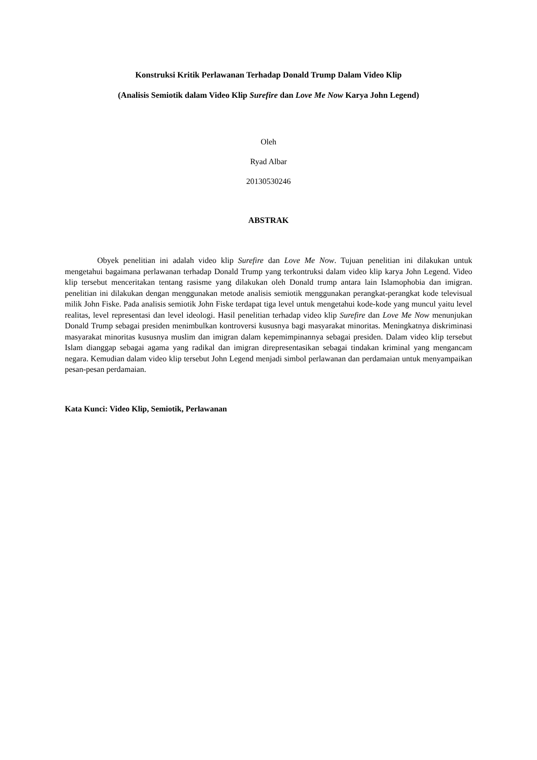Konstruksi Kritik Perlawanan Terhadap Donald Trump Dalam Video Klip
(Analisis Semiotik dalam Video Klip Surefire dan Love Me Now Karya John Legend)
Oleh
Ryad Albar
20130530246
ABSTRAK
Obyek penelitian ini adalah video klip Surefire dan Love Me Now. Tujuan penelitian ini dilakukan untuk mengetahui bagaimana perlawanan terhadap Donald Trump yang terkontruksi dalam video klip karya John Legend. Video klip tersebut menceritakan tentang rasisme yang dilakukan oleh Donald trump antara lain Islamophobia dan imigran. penelitian ini dilakukan dengan menggunakan metode analisis semiotik menggunakan perangkat-perangkat kode televisual milik John Fiske. Pada analisis semiotik John Fiske terdapat tiga level untuk mengetahui kode-kode yang muncul yaitu level realitas, level representasi dan level ideologi. Hasil penelitian terhadap video klip Surefire dan Love Me Now menunjukan Donald Trump sebagai presiden menimbulkan kontroversi kususnya bagi masyarakat minoritas. Meningkatnya diskriminasi masyarakat minoritas kususnya muslim dan imigran dalam kepemimpinannya sebagai presiden. Dalam video klip tersebut Islam dianggap sebagai agama yang radikal dan imigran direpresentasikan sebagai tindakan kriminal yang mengancam negara. Kemudian dalam video klip tersebut John Legend menjadi simbol perlawanan dan perdamaian untuk menyampaikan pesan-pesan perdamaian.
Kata Kunci: Video Klip, Semiotik, Perlawanan